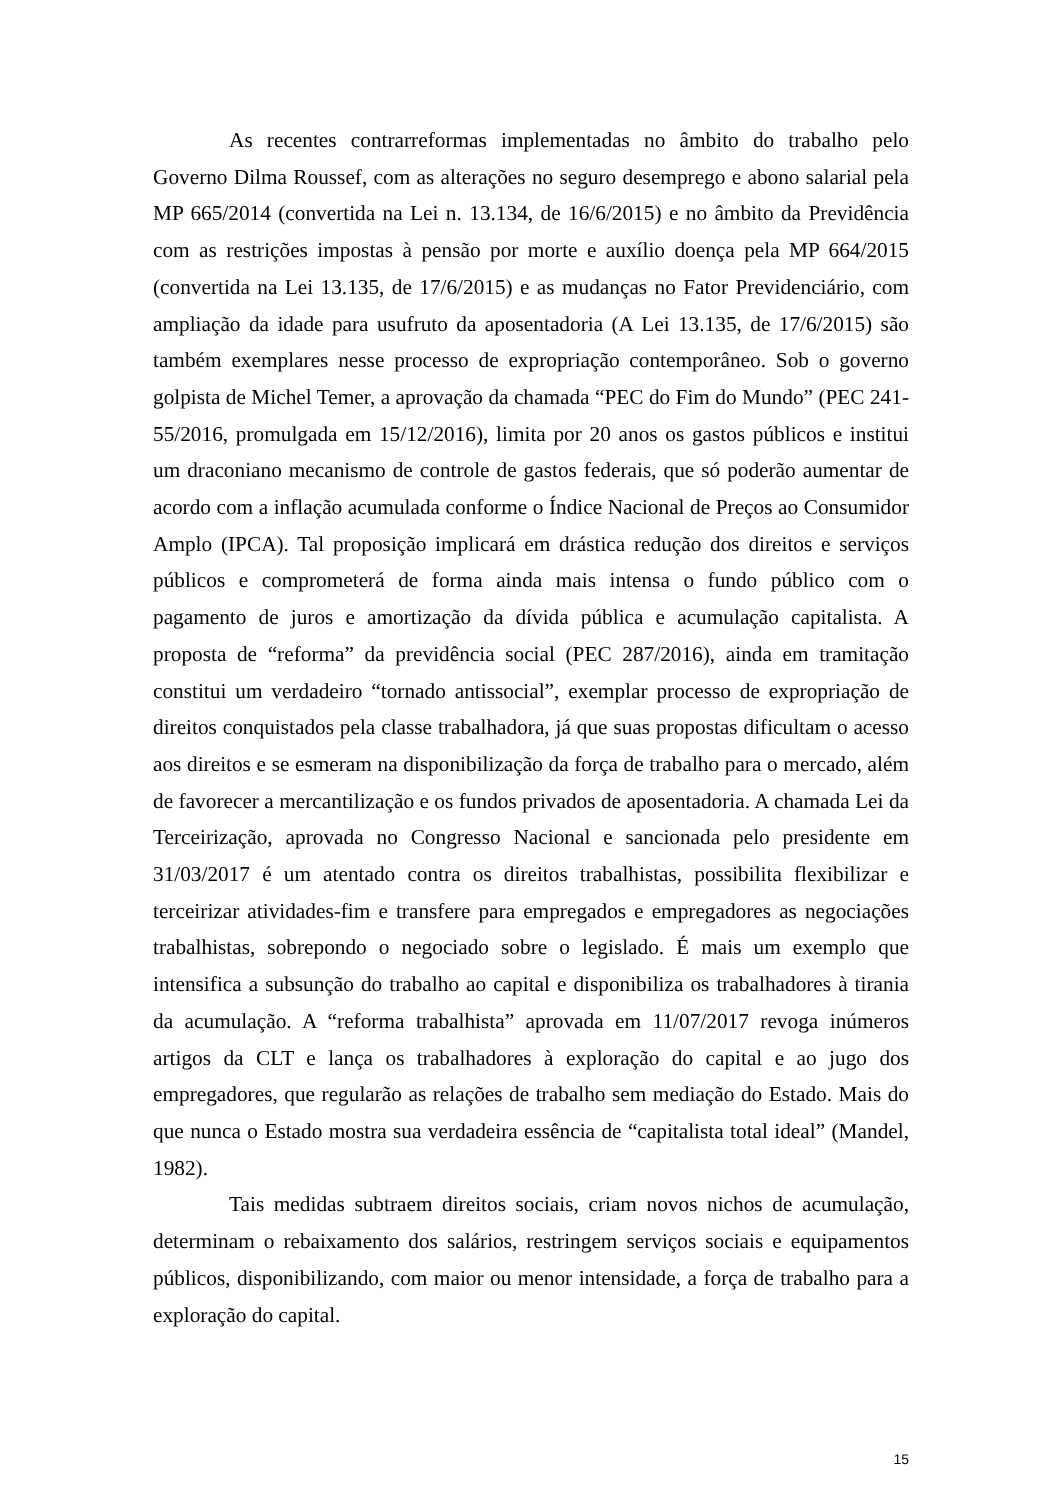As recentes contrarreformas implementadas no âmbito do trabalho pelo Governo Dilma Roussef, com as alterações no seguro desemprego e abono salarial pela MP 665/2014 (convertida na Lei n. 13.134, de 16/6/2015) e no âmbito da Previdência com as restrições impostas à pensão por morte e auxílio doença pela MP 664/2015 (convertida na Lei 13.135, de 17/6/2015) e as mudanças no Fator Previdenciário, com ampliação da idade para usufruto da aposentadoria (A Lei 13.135, de 17/6/2015) são também exemplares nesse processo de expropriação contemporâneo. Sob o governo golpista de Michel Temer, a aprovação da chamada “PEC do Fim do Mundo” (PEC 241-55/2016, promulgada em 15/12/2016), limita por 20 anos os gastos públicos e institui um draconiano mecanismo de controle de gastos federais, que só poderão aumentar de acordo com a inflação acumulada conforme o Índice Nacional de Preços ao Consumidor Amplo (IPCA). Tal proposição implicará em drástica redução dos direitos e serviços públicos e comprometerá de forma ainda mais intensa o fundo público com o pagamento de juros e amortização da dívida pública e acumulação capitalista. A proposta de “reforma” da previdência social (PEC 287/2016), ainda em tramitação constitui um verdadeiro “tornado antissocial”, exemplar processo de expropriação de direitos conquistados pela classe trabalhadora, já que suas propostas dificultam o acesso aos direitos e se esmeram na disponibilização da força de trabalho para o mercado, além de favorecer a mercantilização e os fundos privados de aposentadoria. A chamada Lei da Terceirização, aprovada no Congresso Nacional e sancionada pelo presidente em 31/03/2017 é um atentado contra os direitos trabalhistas, possibilita flexibilizar e terceirizar atividades-fim e transfere para empregados e empregadores as negociações trabalhistas, sobrepondo o negociado sobre o legislado. É mais um exemplo que intensifica a subsunção do trabalho ao capital e disponibiliza os trabalhadores à tirania da acumulação. A “reforma trabalhista” aprovada em 11/07/2017 revoga inúmeros artigos da CLT e lança os trabalhadores à exploração do capital e ao jugo dos empregadores, que regularão as relações de trabalho sem mediação do Estado. Mais do que nunca o Estado mostra sua verdadeira essência de “capitalista total ideal” (Mandel, 1982).
Tais medidas subtraem direitos sociais, criam novos nichos de acumulação, determinam o rebaixamento dos salários, restringem serviços sociais e equipamentos públicos, disponibilizando, com maior ou menor intensidade, a força de trabalho para a exploração do capital.
15